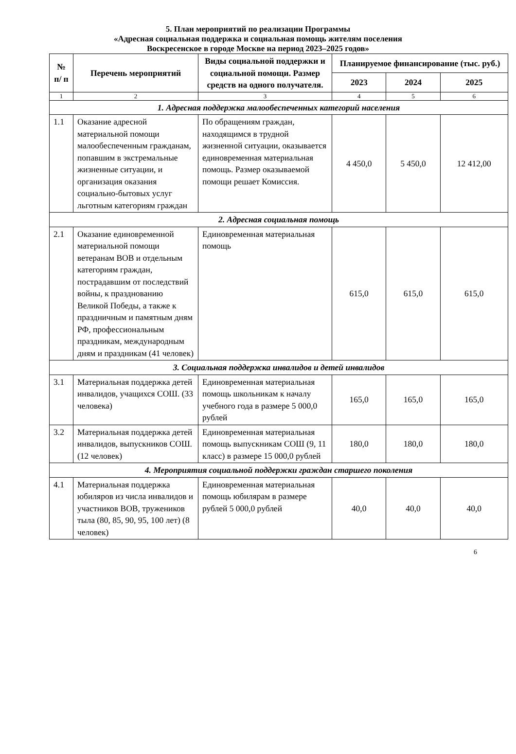5. План мероприятий по реализации Программы
«Адресная социальная поддержка и социальная помощь жителям поселения
Воскресенское в городе Москве на период 2023–2025 годов»
| № п/ п | Перечень мероприятий | Виды социальной поддержки и социальной помощи. Размер средств на одного получателя. | Планируемое финансирование (тыс. руб.) | | |
| --- | --- | --- | --- | --- | --- |
| | | | 2023 | 2024 | 2025 |
| 1 | 2 | 3 | 4 | 5 | 6 |
| 1. Адресная поддержка малообеспеченных категорий населения | | | | | |
| 1.1 | Оказание адресной материальной помощи малообеспеченным гражданам, попавшим в экстремальные жизненные ситуации, и организация оказания социально-бытовых услуг льготным категориям граждан | По обращениям граждан, находящимся в трудной жизненной ситуации, оказывается единовременная материальная помощь. Размер оказываемой помощи решает Комиссия. | 4 450,0 | 5 450,0 | 12 412,00 |
| 2. Адресная социальная помощь | | | | | |
| 2.1 | Оказание единовременной материальной помощи ветеранам ВОВ и отдельным категориям граждан, пострадавшим от последствий войны, к празднованию Великой Победы, а также к праздничным и памятным дням РФ, профессиональным праздникам, международным дням и праздникам (41 человек) | Единовременная материальная помощь | 615,0 | 615,0 | 615,0 |
| 3. Социальная поддержка инвалидов и детей инвалидов | | | | | |
| 3.1 | Материальная поддержка детей инвалидов, учащихся СОШ. (33 человека) | Единовременная материальная помощь школьникам к началу учебного года в размере 5 000,0 рублей | 165,0 | 165,0 | 165,0 |
| 3.2 | Материальная поддержка детей инвалидов, выпускников СОШ. (12 человек) | Единовременная материальная помощь выпускникам СОШ (9, 11 класс) в размере 15 000,0 рублей | 180,0 | 180,0 | 180,0 |
| 4. Мероприятия социальной поддержки граждан старшего поколения | | | | | |
| 4.1 | Материальная поддержка юбиляров из числа инвалидов и участников ВОВ, тружеников тыла (80, 85, 90, 95, 100 лет) (8 человек) | Единовременная материальная помощь юбилярам в размере рублей 5 000,0 рублей | 40,0 | 40,0 | 40,0 |
6